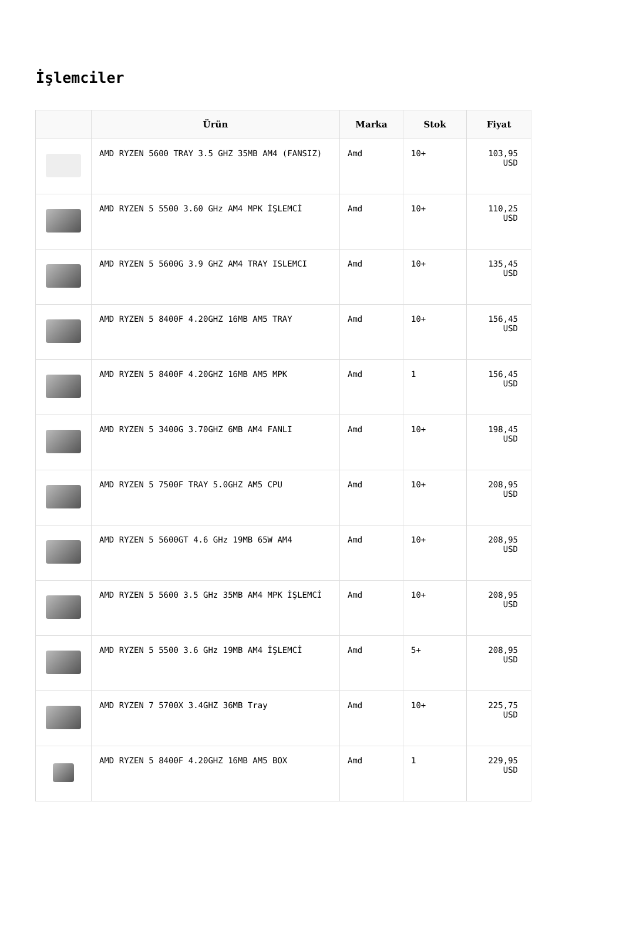İşlemciler
| | Ürün | Marka | Stok | Fiyat |
| --- | --- | --- | --- | --- |
| | AMD RYZEN 5600 TRAY 3.5 GHZ 35MB AM4 (FANSIZ) | Amd | 10+ | 103,95 USD |
| | AMD RYZEN 5 5500 3.60 GHz AM4 MPK İŞLEMCİ | Amd | 10+ | 110,25 USD |
| | AMD RYZEN 5 5600G 3.9 GHZ AM4 TRAY ISLEMCI | Amd | 10+ | 135,45 USD |
| | AMD RYZEN 5 8400F 4.20GHZ 16MB AM5 TRAY | Amd | 10+ | 156,45 USD |
| | AMD RYZEN 5 8400F 4.20GHZ 16MB AM5 MPK | Amd | 1 | 156,45 USD |
| | AMD RYZEN 5 3400G 3.70GHZ 6MB AM4 FANLI | Amd | 10+ | 198,45 USD |
| | AMD RYZEN 5 7500F TRAY 5.0GHZ AM5 CPU | Amd | 10+ | 208,95 USD |
| | AMD RYZEN 5 5600GT 4.6 GHz 19MB 65W AM4 | Amd | 10+ | 208,95 USD |
| | AMD RYZEN 5 5600 3.5 GHz 35MB AM4 MPK İŞLEMCİ | Amd | 10+ | 208,95 USD |
| | AMD RYZEN 5 5500 3.6 GHz 19MB AM4 İŞLEMCİ | Amd | 5+ | 208,95 USD |
| | AMD RYZEN 7 5700X 3.4GHZ 36MB Tray | Amd | 10+ | 225,75 USD |
| | AMD RYZEN 5 8400F 4.20GHZ 16MB AM5 BOX | Amd | 1 | 229,95 USD |